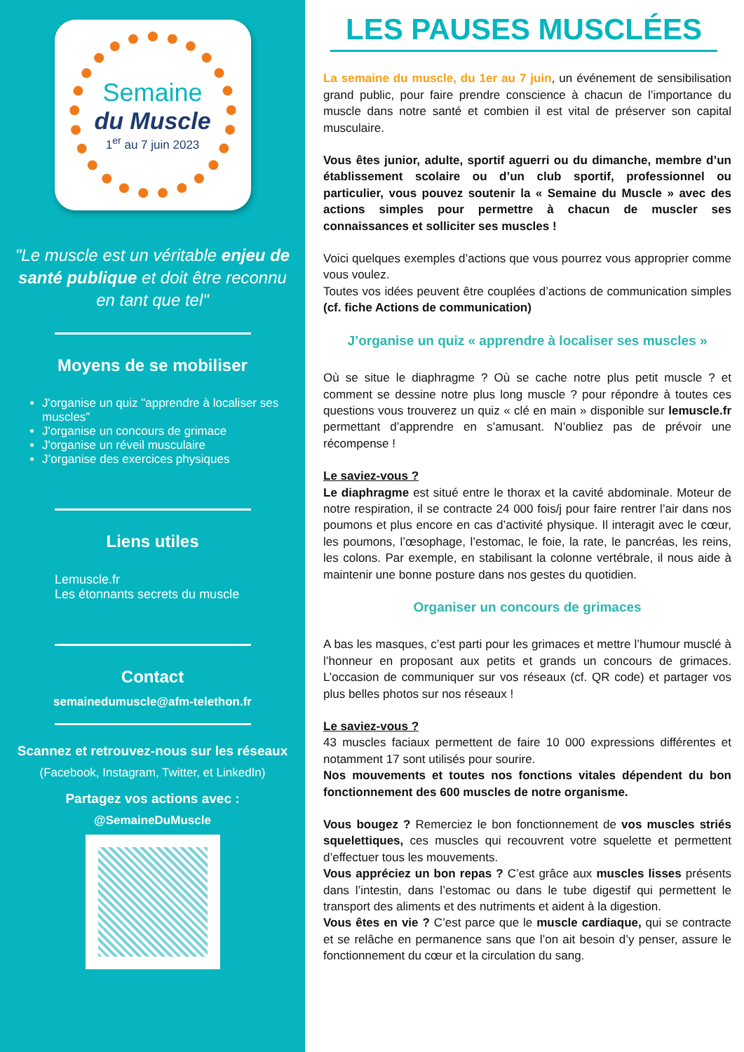Semaine
du Muscle
1<sup>er</sup> au 7 juin 2023
"Le muscle est un véritable enjeu de santé publique et doit être reconnu en tant que tel"
Moyens de se mobiliser
J'organise un quiz "apprendre à localiser ses muscles"
J'organise un concours de grimace
J'organise un réveil musculaire
J’organise des exercices physiques
Liens utiles
Lemuscle.fr
Les étonnants secrets du muscle
Contact
semainedumuscle@afm-telethon.fr
Scannez et retrouvez-nous sur les réseaux
(Facebook, Instagram, Twitter, et LinkedIn)
Partagez vos actions avec :
@SemaineDuMuscle
LES PAUSES MUSCLÉES
La semaine du muscle, du 1er au 7 juin, un événement de sensibilisation grand public, pour faire prendre conscience à chacun de l’importance du muscle dans notre santé et combien il est vital de préserver son capital musculaire.
Vous êtes junior, adulte, sportif aguerri ou du dimanche, membre d’un établissement scolaire ou d’un club sportif, professionnel ou particulier, vous pouvez soutenir la « Semaine du Muscle » avec des actions simples pour permettre à chacun de muscler ses connaissances et solliciter ses muscles !
Voici quelques exemples d’actions que vous pourrez vous approprier comme vous voulez.
Toutes vos idées peuvent être couplées d’actions de communication simples (cf. fiche Actions de communication)
J’organise un quiz « apprendre à localiser ses muscles »
Où se situe le diaphragme ? Où se cache notre plus petit muscle ? et comment se dessine notre plus long muscle ? pour répondre à toutes ces questions vous trouverez un quiz « clé en main » disponible sur lemuscle.fr permettant d’apprendre en s’amusant. N’oubliez pas de prévoir une récompense !
Le saviez-vous ?
Le diaphragme est situé entre le thorax et la cavité abdominale. Moteur de notre respiration, il se contracte 24 000 fois/j pour faire rentrer l’air dans nos poumons et plus encore en cas d’activité physique. Il interagit avec le cœur, les poumons, l’œsophage, l’estomac, le foie, la rate, le pancréas, les reins, les colons. Par exemple, en stabilisant la colonne vertébrale, il nous aide à maintenir une bonne posture dans nos gestes du quotidien.
Organiser un concours de grimaces
A bas les masques, c’est parti pour les grimaces et mettre l’humour musclé à l’honneur en proposant aux petits et grands un concours de grimaces. L’occasion de communiquer sur vos réseaux (cf. QR code) et partager vos plus belles photos sur nos réseaux !
Le saviez-vous ?
43 muscles faciaux permettent de faire 10 000 expressions différentes et notamment 17 sont utilisés pour sourire.
Nos mouvements et toutes nos fonctions vitales dépendent du bon fonctionnement des 600 muscles de notre organisme.
Vous bougez ? Remerciez le bon fonctionnement de vos muscles striés squelettiques, ces muscles qui recouvrent votre squelette et permettent d’effectuer tous les mouvements.
Vous appréciez un bon repas ? C’est grâce aux muscles lisses présents dans l’intestin, dans l’estomac ou dans le tube digestif qui permettent le transport des aliments et des nutriments et aident à la digestion.
Vous êtes en vie ? C’est parce que le muscle cardiaque, qui se contracte et se relâche en permanence sans que l’on ait besoin d’y penser, assure le fonctionnement du cœur et la circulation du sang.